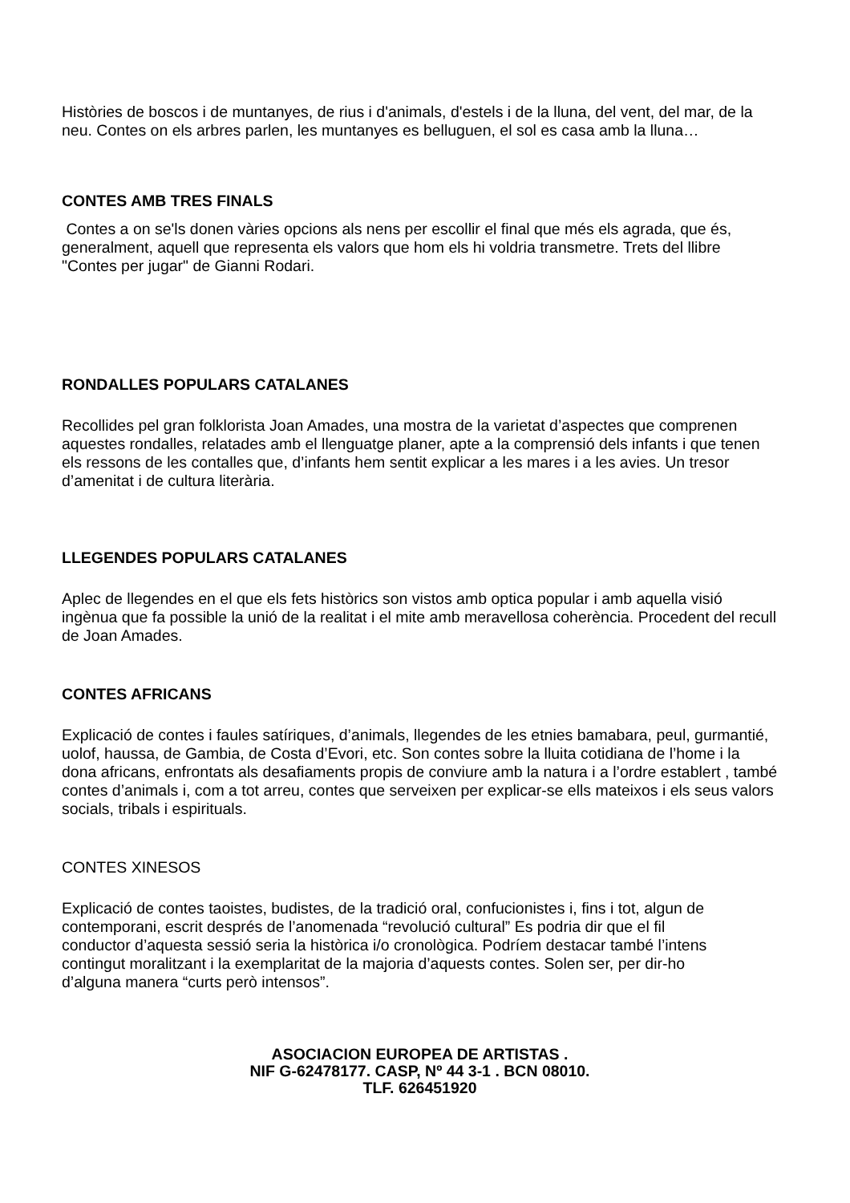Històries de boscos i de muntanyes, de rius i d'animals, d'estels i de la lluna, del vent, del mar, de la neu. Contes on els arbres parlen, les muntanyes es belluguen, el sol es casa amb la lluna…
CONTES AMB TRES FINALS
Contes a on se'ls donen vàries opcions als nens per escollir el final que més els agrada, que és, generalment, aquell que representa els valors que hom els hi voldria transmetre. Trets del llibre "Contes per jugar" de Gianni Rodari.
RONDALLES POPULARS CATALANES
Recollides pel gran folklorista Joan Amades, una mostra de la varietat d’aspectes que comprenen aquestes rondalles, relatades amb el llenguatge planer, apte a la comprensió dels infants i que tenen els ressons de les contalles que, d’infants hem sentit explicar a les mares i a les avies. Un tresor d’amenitat i de cultura literària.
LLEGENDES POPULARS CATALANES
Aplec de llegendes en el que els fets històrics son vistos amb optica popular i amb aquella visió ingènua que fa possible la unió de la realitat i el mite amb meravellosa coherència. Procedent del recull de Joan Amades.
CONTES AFRICANS
Explicació de contes i faules satíriques, d’animals, llegendes de les etnies bamabara, peul, gurmantié, uolof, haussa, de Gambia, de Costa d’Evori, etc. Son contes sobre la lluita cotidiana de l’home i la dona africans, enfrontats als desafiaments propis de conviure amb la natura i a l’ordre establert , també contes d’animals i, com a tot arreu, contes que serveixen per explicar-se ells mateixos i els seus valors socials, tribals i espirituals.
CONTES XINESOS
Explicació de contes taoistes, budistes, de la tradició oral, confucionistes i, fins i tot, algun de contemporani, escrit després de l’anomenada “revolució cultural” Es podria dir que el fil conductor d’aquesta sessió seria la històrica i/o cronològica. Podríem destacar també l’intens contingut moralitzant i la exemplaritat de la majoria d’aquests contes. Solen ser, per dir-ho d’alguna manera “curts però intensos”.
ASOCIACION EUROPEA DE ARTISTAS .
NIF G-62478177. CASP, Nº 44 3-1 . BCN 08010.
TLF. 626451920